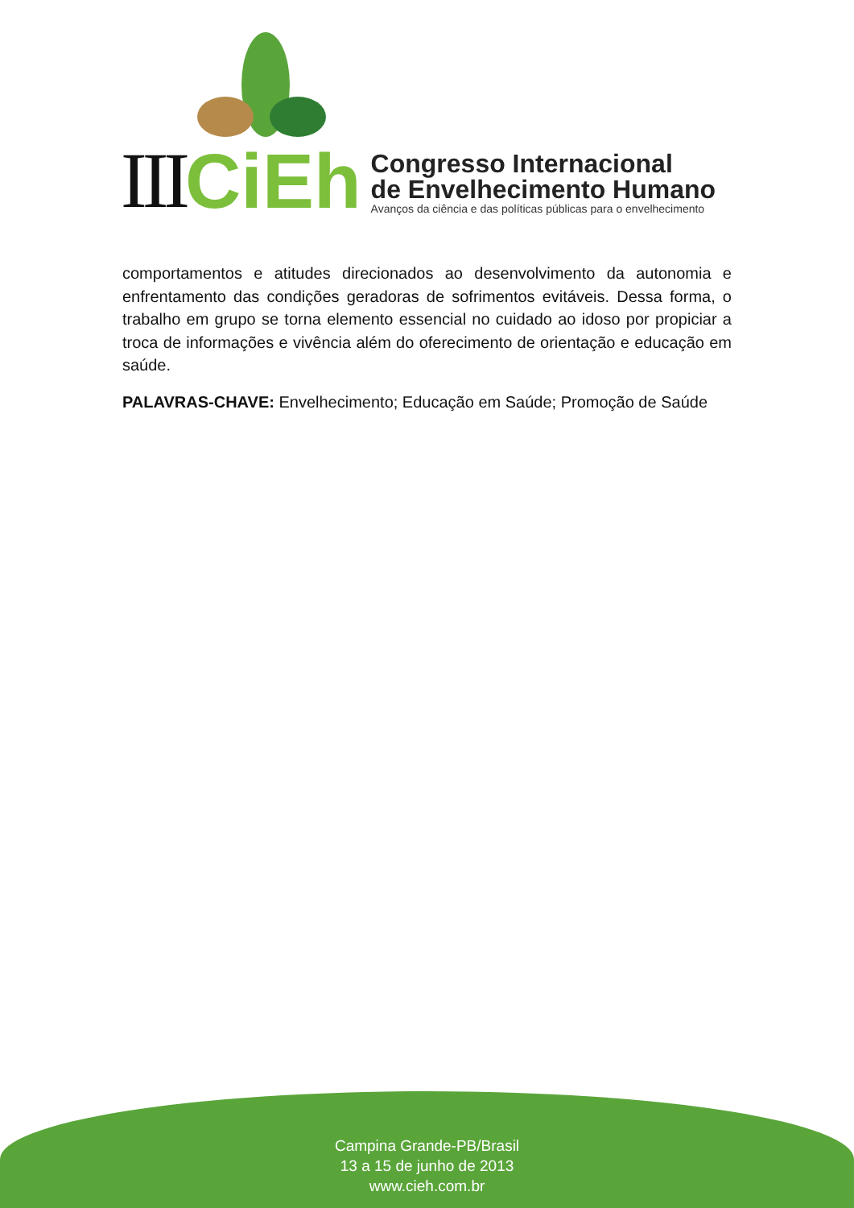III CiEh
Congresso Internacional
de Envelhecimento Humano
Avanços da ciência e das políticas públicas para o envelhecimento
comportamentos e atitudes direcionados ao desenvolvimento da autonomia e enfrentamento das condições geradoras de sofrimentos evitáveis. Dessa forma, o trabalho em grupo se torna elemento essencial no cuidado ao idoso por propiciar a troca de informações e vivência além do oferecimento de orientação e educação em saúde.
PALAVRAS-CHAVE: Envelhecimento; Educação em Saúde; Promoção de Saúde
Campina Grande-PB/Brasil
13 a 15 de junho de 2013
www.cieh.com.br